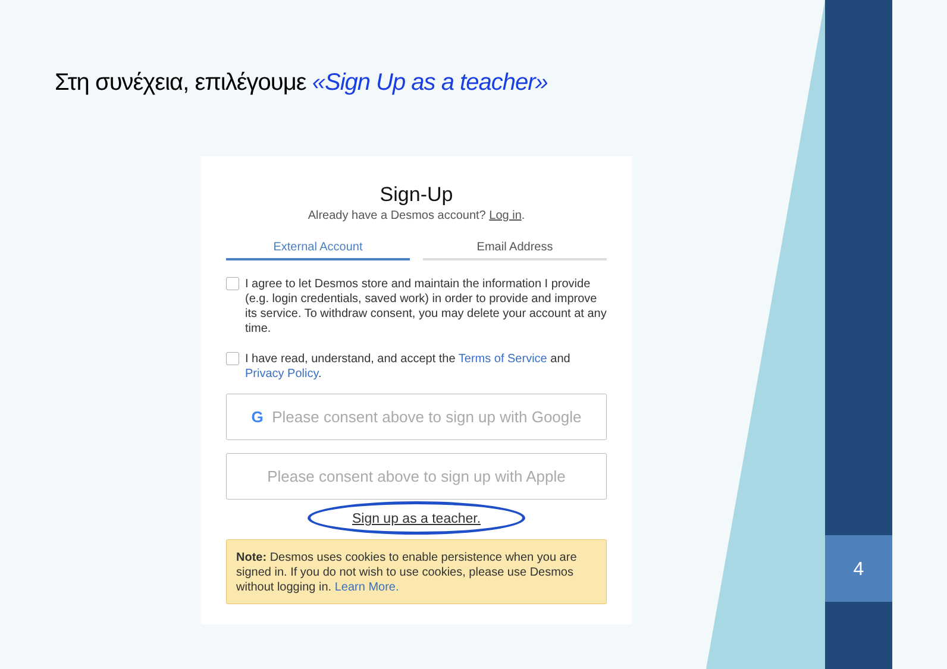4
Στη συνέχεια, επιλέγουμε «Sign Up as a teacher»
Sign-Up
Already have a Desmos account? Log in.
External Account Email Address
I agree to let Desmos store and maintain the information I provide (e.g. login credentials, saved work) in order to provide and improve its service. To withdraw consent, you may delete your account at any time.
I have read, understand, and accept the Terms of Service and Privacy Policy.
G Please consent above to sign up with Google
Please consent above to sign up with Apple
Sign up as a teacher.
Note: Desmos uses cookies to enable persistence when you are signed in. If you do not wish to use cookies, please use Desmos without logging in. Learn More.